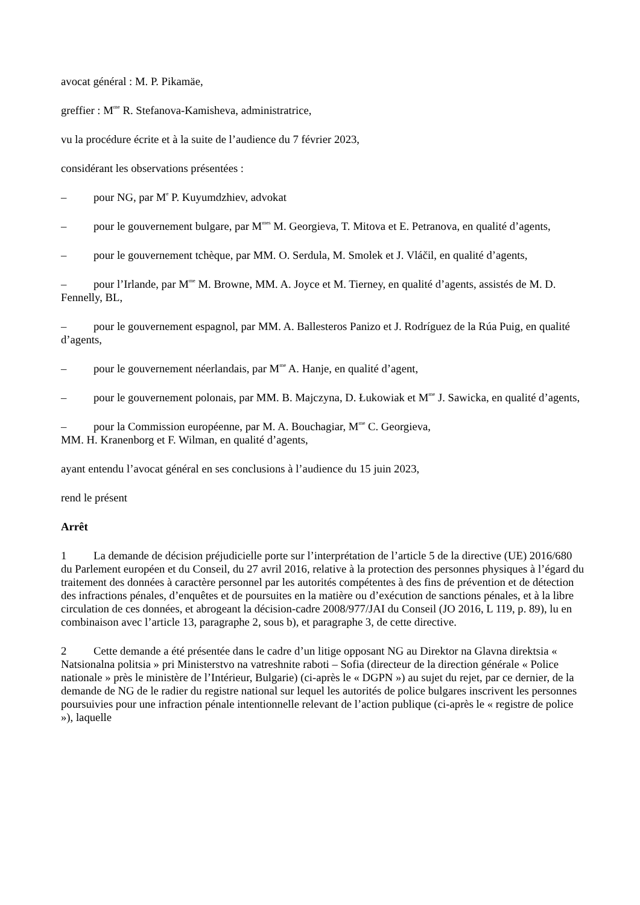avocat général : M. P. Pikamäe,
greffier : M<sup>me</sup> R. Stefanova-Kamisheva, administratrice,
vu la procédure écrite et à la suite de l’audience du 7 février 2023,
considérant les observations présentées :
– pour NG, par M<sup>e</sup> P. Kuyumdzhiev, advokat
– pour le gouvernement bulgare, par M<sup>mes</sup> M. Georgieva, T. Mitova et E. Petranova, en qualité d’agents,
– pour le gouvernement tchèque, par MM. O. Serdula, M. Smolek et J. Vláčil, en qualité d’agents,
– pour l’Irlande, par M<sup>me</sup> M. Browne, MM. A. Joyce et M. Tierney, en qualité d’agents, assistés de M. D. Fennelly, BL,
– pour le gouvernement espagnol, par MM. A. Ballesteros Panizo et J. Rodríguez de la Rúa Puig, en qualité d’agents,
– pour le gouvernement néerlandais, par M<sup>me</sup> A. Hanje, en qualité d’agent,
– pour le gouvernement polonais, par MM. B. Majczyna, D. Łukowiak et M<sup>me</sup> J. Sawicka, en qualité d’agents,
– pour la Commission européenne, par M. A. Bouchagiar, M<sup>me</sup> C. Georgieva,
MM. H. Kranenborg et F. Wilman, en qualité d’agents,
ayant entendu l’avocat général en ses conclusions à l’audience du 15 juin 2023,
rend le présent
Arrêt
1 La demande de décision préjudicielle porte sur l’interprétation de l’article 5 de la directive (UE) 2016/680 du Parlement européen et du Conseil, du 27 avril 2016, relative à la protection des personnes physiques à l’égard du traitement des données à caractère personnel par les autorités compétentes à des fins de prévention et de détection des infractions pénales, d’enquêtes et de poursuites en la matière ou d’exécution de sanctions pénales, et à la libre circulation de ces données, et abrogeant la décision-cadre 2008/977/JAI du Conseil (JO 2016, L 119, p. 89), lu en combinaison avec l’article 13, paragraphe 2, sous b), et paragraphe 3, de cette directive.
2 Cette demande a été présentée dans le cadre d’un litige opposant NG au Direktor na Glavna direktsia « Natsionalna politsia » pri Ministerstvo na vatreshnite raboti – Sofia (directeur de la direction générale « Police nationale » près le ministère de l’Intérieur, Bulgarie) (ci-après le « DGPN ») au sujet du rejet, par ce dernier, de la demande de NG de le radier du registre national sur lequel les autorités de police bulgares inscrivent les personnes poursuivies pour une infraction pénale intentionnelle relevant de l’action publique (ci-après le « registre de police »), laquelle